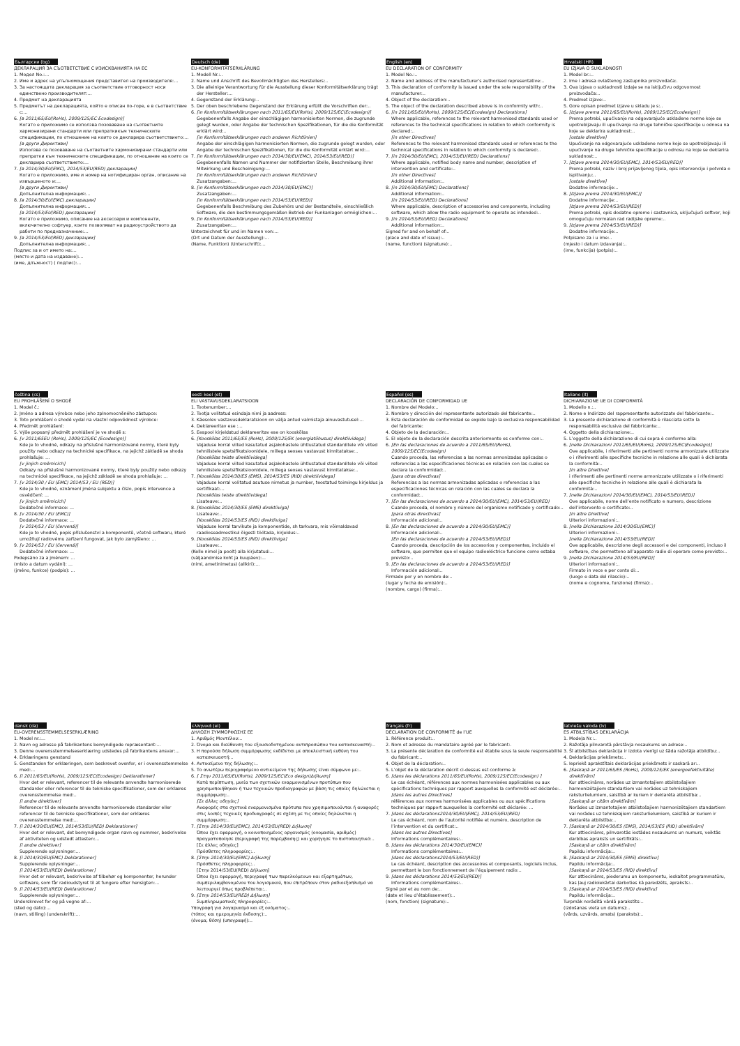Български (bg)
ДЕКЛАРАЦИЯ ЗА СЪОТВЕТСТВИЕ С ИЗИСКВАНИЯТА НА ЕС
1. Модел No.:...
2. Име и адрес на упълномощения представител на производителя:...
3. За настоящата декларация за съответствие отговорност носи единствено производителят:...
4. Предмет на декларацията
5. Предметът на декларацията, който е описан по-горе, е в съответствие с:...
6. [в 2011/65/EU(RoHs), 2009/125/EC Ecodesign)]
Когато е приложимо се използва позоваване на съответните хармонизирани стандарти или препраткикъм техническите спецификации, по отношение на които се декларира съответствието:...
[в други Директиви]
Използва се позоваване на съответните хармонизирани стандарти или препратки към техническите спецификации, по отношение на които се декларира съответствието:...
7. [в 2014/30/EU(EMC), 2014/53/EU(RED) декларации]
Когато е приложимо, име и номер на нотифициран орган, описание на извършеното и:...
[в други Директиви]
Допълнителна информация:...
8. [в 2014/30/EU(EMC) декларации]
Допълнителна информация:...
[в 2014/53/EU(RED) декларации]
Когато е приложимо, описание на аксесоари и компоненти, включително софтуер, които позволяват на радиоустройството да работи по предназначение:...
9. [в 2014/53/EU(RED) декларации]
Допълнителна информация:...
Подпис за и от името на:...
(място и дата на издаване):...
(име, длъжност) ( подпис):...
Deutsch (de)
EU-KONFORMITÄTSERKLÄRUNG
1. Modell Nr.:..
2. Name und Anschrift des Bevollmächtigten des Herstellers:..
3. Die alleinige Verantwortung für die Ausstellung dieser Konformitätserklärung trägt der Hersteller:...
4. Gegenstand der Erklärung:..
5. Der oben beschriebene Gegenstand der Erklärung erfüllt die Vorschriften der:..
6. [in Konformitätserklärungen nach 2011/65/EU(RoHs), 2009/125/EC(Ecodesign)]
Gegebenenfalls Angabe der einschlägigen harmonisierten Normen, die zugrunde gelegt wurden, oder Angabe der technischen Spezifikationen, für die die Konformität erklärt wird:..
[in Konformitätserklärungen nach anderen Richtlinien]
Angabe der einschlägigen harmonisierten Normen, die zugrunde gelegt wurden, oder Angabe der technischen Spezifikationen, für die die Konformität erklärt wird:...
7. [in Konformitätserklärungen nach 2014/30/EU(EMC), 2014/53/EU(RED)]
Gegebenenfalls Namen und Nummer der notifizierten Stelle, Beschreibung ihrer Mitwirkung und Bescheinigung:...
[in Konformitätserklärungen nach anderen Richtlinien]
Zusatzangaben:...
8. [in Konformitätserklärungen nach 2014/30/EU(EMC)]
Zusatzangaben:...
[in Konformitätserklärungen nach 2014/53/EU(RED)]
Gegebenenfalls Beschreibung des Zubehörs und der Bestandteile, einschließlich Software, die den bestimmungsgemäßen Betrieb der Funkanlagen ermöglichen:...
9. [in Konformitätserklärungen nach 2014/53/EU(RED)]
Zusatzangaben:...
Unterzeichnet für und im Namen von:...
(Ort und Datum der Ausstellung):...
(Name, Funktion) (Unterschrift):...
English (en)
EU DECLARATION OF CONFORMITY
1. Model No.:..
2. Name and address of the manufacturer's authorised representative:..
3. This declaration of conformity is issued under the sole responsibility of the manufacturer:..
4. Object of the declaration:..
5. The object of the declaration described above is in conformity with:..
6. [in 2011/65/EU(RoHs), 2009/125/EC(Ecodesign) Declarations]
Where applicable, references to the relevant harmonised standards used or references to the technical specifications in relation to which conformity is declared:..
[in other Directives]
References to the relevant harmonised standards used or references to the technical specifications in relation to which conformity is declared:..
7. [in 2014/30/EU(EMC), 2014/53/EU(RED) Declarations]
Where applicable, notified body name and number, description of intervention and certificate:..
[in other Directives]
Additional information:..
8. [in 2014/30/EU(EMC) Declarations]
Additional information:..
[in 2014/53/EU(RED) Declarations]
Where applicable, description of accessories and components, including software, which allow the radio equipment to operate as intended:..
9. [in 2014/53/EU(RED) Declarations]
Additional information:..
Signed for and on behalf of:..
(place and date of issue):..
(name, function) (signature):..
Hrvatski (HR)
EU IZJAVA O SUKLADNOSTI
1. Model br.:..
2. Ime i adresa ovlaštenog zastupnika proizvođača:.
3. Ova izjava o sukladnosti izdaje se na isključivu odgovornost proizvođača:..
4. Predmet izjave:..
5. Gore opisan predmet izjave u skladu je s:..
6. [Izjave prema 2011/65/EU(RoHs), 2009/125/EC(Ecodesign)]
Prema potrebi, upućivanje na odgovarajuće usklađene norme koje se upotrebljavaju ili upućivanje na druge tehničke specifikacije u odnosu na koje se deklarira sukladnost:..
[ostale direktive]
Upućivanje na odgovarajuće usklađene norme koje se upotrebljavaju ili upućivanje na druge tehničke specifikacije u odnosu na koje se deklarira sukladnost:..
7. [Izjave prema 2014/30/EU(EMC), 2014/53/EU(RED)]
Prema potrebi, naziv i broj prijavljenog tijela, opis intervencije i potvrda o ispitivanju:..
[ostale direktive]
Dodatne informacije:..
8. [Izjave prema 2014/30/EU(EMC)]
Dodatne informacije:..
[Izjave prema 2014/53/EU(RED)]
Prema potrebi, opis dodatne opreme i sastavnica, uključujući softver, koji omogućuju normalan rad radijske opreme:..
9. [Izjave prema 2014/53/EU(RED)]
Dodatne informacije:..
Potpisano za i u ime:..
(mjesto i datum izdavanja):..
(ime, funkcija) (potpis):..
čeština (cs)
EU PROHLÁŠENÍ O SHODĚ
1. Model č.:
2. Jméno a adresa výrobce nebo jeho zplnomocněného zástupce:
3. Toto prohlášení o shodě vydal na vlastní odpovědnost výrobce:
4. Předmět prohlášení:
5. Výše popsaný předmět prohlášení je ve shodě s:
6. [v 2011/65EU (RoHs), 2009/125/EC (Ecodesign)]
Kde je to vhodné, odkazy na příslušné harmonizované normy, které byly použity nebo odkazy na technické specifikace, na jejichž základě se shoda prohlašuje: …
[v jiných směrnicích]
Odkazy na příslušné harmonizované normy, které byly použity nebo odkazy na technické specifikace, na jejichž základě se shoda prohlašuje: ...
7. [v 2014/30 / EU (EMC) 2014/53 / EU (RED)]
Kde je to vhodné, oznámení jména subjektu a číslo, popis intervence a osvědčení: ...
[v jiných směrnicích]
Dodatečné informace: ...
8. [v 2014/30 / EU (EMC)]
Dodatečné informace: ...
[v 2014/53 / EU (červená)]
Kde je to vhodné, popis příslušenství a komponentů, včetně softwaru, které umožňují radiovému zařízení fungovat, jak bylo zamýšleno: ...
9. [v 2014/53 / EU (červená)]
Dodatečné informace: ...
Podepsáno za a jménem: ...
(místo a datum vydání): ...
(jméno, funkce) (podpis): ...
eesti keel (et)
ELi VASTAVUSDEKLARATSIOON
1. Tootenumber:...
2. Tootja volitatud esindaja nimi ja aadress:
3. Käesolev vastavusdeklaratsioon on välja antud valmistaja ainuvastutusel:...
4. Deklareeritav ese :...
5. Eespool kirjeldatud deklareeritav ese on kooskõlas
6. [Kooskõlas 2011/65/ES (RoHs), 2009/125/EK (energiatõhusus) direktiividega]
Vajaduse korral viited kasutatud asjakohastele ühtlustatud standarditele või viited tehnilistele spetsifikatsioonidele, millega seoses vastavust kinnitatakse:..
[Kooskõlas teiste direktiividega]
Vajaduse korral viited kasutatud asjakohastele ühtlustatud standarditele või viited tehnilistele spetsifikatsioonidele, millega seoses vastavust kinnitatakse:..
7. [Kooskõlas 2014/30/ES (EMS), 2014/53/ES (RID) direktiividega]
Vajaduse korral volitatud asutuse nimetus ja number, teostatud toimingu kirjeldus ja sertifikaat:...
[Kooskõlas teiste direktiividega]
Lisateave:..
8. [Kooskõlas 2014/30/ES (EMS) direktiiviga]
Lisateave:..
[Kooskõlas 2014/53/ES (RID) direktiiviga]
Vajaduse korral tarvikute ja komponentide, sh tarkvara, mis võimaldavad raadioseadmestikul õigesti töötada, kirjeldus:..
9. [Kooskõlas 2014/53/ES (RID) direktiiviga]
Lisateave:..
(Kelle nimel ja poolt) alla kirjutatud:...
(väljaandmise koht ja kuupäev):...
(nimi, ametinimetus) (allkiri):...
Español (es)
DECLARACIÓN DE CONFORMIDAD UE
1. Nombre del Modelo:..
2. Nombre y dirección del representante autorizado del fabricante:..
3. Esta declaración de conformidad se expide bajo la exclusiva responsabilidad del fabricante:
4. Objeto de la declaración:..
5. El objeto de la declaración descrita anteriormente es conforme con:..
6. [En las declaraciones de acuerdo a 2011/65/EU(RoHs), 2009/125/EC(Ecodesign)
Cuando proceda, las referencias a las normas armonizadas aplicadas o referencias a las especificaciones técnicas en relación con las cuales se declara la conformidad:..
[para otras directivas]
Referencias a las normas armonizadas aplicadas o referencias a las especificaciones técnicas en relación con las cuales se declara la conformidad:..
7. [En las declaraciones de acuerdo a 2014/30/EU(EMC), 2014/53/EU(RED)
Cuando proceda, el nombre y número del organismo notificado y certificado:..
[para otras directivas]
Información adicional:..
8. [En las declaraciones de acuerdo a 2014/30/EU(EMC)]
Información adicional:..
[En las declaraciones de acuerdo a 2014/53/EU(RED)]
Cuando proceda, descripción de los accesorios y componentes, incluido el software, que permiten que el equipo radioeléctrico funcione como estaba previsto:..
9. [En las declaraciones de acuerdo a 2014/53/EU(RED)]
Información adicional:..
Firmado por y en nombre de:..
(lugar y fecha de emisión):..
(nombre, cargo) (firma):..
Italiano (it)
DICHIARAZIONE UE DI CONFORMITÀ
1. Modello n.:..
2. Nome e Indirizzo del rappresentante autorizzato del fabbricante:..
3. La presente dichiarazione di conformità è rilasciata sotto la responsabilità esclusiva del fabbricante:..
4. Oggetto della dichiarazione:..
5. L’oggetto della dichiarazione di cui sopra è conforme alla:
6. [nelle Dichiarazioni 2011/65/EU(RoHs), 2009/125/EC(Ecodesign)]
Ove applicabile, i riferimenti alle pertinenti norme armonizzate utilizzate o i riferimenti alle specifiche tecniche in relazione alle quali è dichiarata la conformità:..
[in altre Direttive]
i riferimenti alle pertinenti norme armonizzate utilizzate o i riferimenti alle specifiche tecniche in relazione alle quali è dichiarata la conformità:..
7. [nelle Dichiarazioni 2014/30/EU(EMC), 2014/53/EU(RED)]
Ove applicabile, nome dell’ente notificato e numero, descrizione dell’intervento e certificato:..
[in altre Direttive]
Ulteriori informazioni:..
8. [nella Dichiarazione 2014/30/EU(EMC)]
Ulteriori informazioni:..
[nella Dichiarazione 2014/53/EU(RED)]
Ove applicabile, descrizione degli accessori e dei componenti, incluso il software, che permettono all’apparato radio di operare come previsto:..
9. [nella Dichiarazione 2014/53/EU(RED)]
Ulteriori informazioni:..
Firmato in vece e per conto di:..
(luogo e data del rilascio):..
(nome e cognome, funzione) (firma):..
dansk (da)
EU-OVERENSSTEMMELSESERKLÆRING
1. Model nr.:...
2. Navn og adresse på fabrikantens bemyndigede repræsentant:...
3. Denne overensstemmelseserklæring udstedes på fabrikantens ansvar:...
4. Erklæringens genstand
5. Genstanden for erklæringen, som beskrevet ovenfor, er i overensstemmelse med:...
6. [i 2011/65/EU(RoHs), 2009/125/EC(Ecodesign) Deklarationer]
Hvor det er relevant, referencer til de relevante anvendte harmoniserede standarder eller referencer til de tekniske specifikationer, som der erklæres overensstemmelse med:..
[i andre direktiver]
Referencer til de relevante anvendte harmoniserede standarder eller referencer til de tekniske specifikationer, som der erklæres overensstemmelse med:...
7. [i 2014/30/EU(EMC), 2014/53/EU(RED) Deklarationer]
Hvor det er relevant, det bemyndigede organ navn og nummer, beskrivelse af aktiviteten og udstedt attesten:...
[i andre direktiver]
Supplerende oplysninger:...
8. [i 2014/30/EU(EMC) Deklarationer]
Supplerende oplysninger:...
[i 2014/53/EU(RED) Deklarationer]
Hvor det er relevant, beskrivelse af tilbehør og komponenter, herunder software, som får radioudstyret til at fungere efter hensigten:...
9. [i 2014/53/EU(RED) Deklarationer]
Supplerende oplysninger:...
Underskrevet for og på vegne af:...
(sted og dato):...
(navn, stilling) (underskrift):...
ελληνικά (el)
ΔΗΛΩΣΗ ΣΥΜΜΟΡΦΩΣΗΣ ΕΕ
1. Αριθμός Μοντέλου:..
2. Όνομα και διεύθυνση του εξουσιοδοτημένου αντιπροσώπου του κατασκευαστή:..
3. Η παρούσα δήλωση συμμόρφωσης εκδίδεται με αποκλειστική ευθύνη του κατασκευαστή:..
4. Αντικείμενο της δήλωσης:..
5. Το ανωτέρω περιγραφόμενο αντικείμενο της δήλωσης είναι σύμφωνο με:..
6. [ Στην 2011/65/EU(RoHs), 2009/125/EC(Eco design)Δήλωση]
Κατά περίπτωση, μνεία των σχετικών εναρμονισμένων προτύπων που χρησιμοποιήθηκαν ή των τεχνικών προδιαγραφών με βάση τις οποίες δηλώνεται η συμμόρφωση:..
[Σε άλλες οδηγίες]
Αναφορές στα σχετικά εναρμονισμένα πρότυπα που χρησιμοποιούνται ή αναφορές στις λοιπές τεχνικές προδιαγραφές σε σχέση με τις οποίες δηλώνεται η συμμόρφωση:..
7. [Στην 2014/30/EU(EMC), 2014/53/EU(RED) Δήλωση]
Όπου έχει εφαρμογή, ο κοινοποιημένος οργανισμός (ονομασία, αριθμός) πραγματοποίησε (περιγραφή της παρέμβασης) και χορήγησε το πιστοποιητικό:..
[Σε άλλες οδηγίες]
Πρόσθετες πληροφορίες:..
8. [Στην 2014/30/EU(EMC) Δήλωση]
Πρόσθετες πληροφορίες:..
[Στην 2014/53/EU(RED) Δήλωση]
Όπου έχει εφαρμογή, περιγραφή των παρελκόμενων και εξαρτημάτων, συμπεριλαμβανομένου του λογισμικού, που επιτρέπουν στον ραδιοεξοπλισμό να λειτουργεί όπως προβλέπεται:..
9. [Στην 2014/53/EU(RED) Δήλωση]
Συμπληρωματικές πληροφορίες:..
Υπογραφή για λογαριασμό και εξ ονόματος:..
(τόπος και ημερομηνία έκδοσης):..
(όνομα, θέση) (υπογραφή):..
français (fr)
DÉCLARATION DE CONFORMITÉ de l’UE
1. Référence produit:..
2. Nom et adresse du mandataire agréé par le fabricant:.
3. La présente déclaration de conformité est établie sous la seule responsabilité du fabricant:..
4. Objet de la déclaration:..
5. L’objet de la déclaration décrit ci-dessus est conforme à:
6. [dans les déclarations 2011/65/EU(RoHs), 2009/125/EC(Ecodesign) ]
Le cas échéant, références aux normes harmonisées applicables ou aux spécifications techniques par rapport auxquelles la conformité est déclarée:..
[dans les autres Directives]
références aux normes harmonisées applicables ou aux spécifications techniques par rapport auxquelles la conformité est déclarée: …
7. [dans les déclarations2014/30/EU(EMC), 2014/53/EU(RED)
Le cas échéant, nom de l’autorité notifiée et numéro, description de l’intervention et du certificat:..
[dans les autres Directives]
Informations complémentaires:..
8. [dans les déclarations 2014/30/EU(EMC)]
Informations complémentaires:..
[dans les déclarations2014/53/EU(RED)]
Le cas échéant, description des accessoires et composants, logiciels inclus, permettant le bon fonctionnement de l’équipement radio:..
9. [dans les déclarations 2014/53/EU(RED)]
Informations complémentaires:..
Signé par et au nom de:..
(date et lieu d’établissement):..
(nom, fonction) (signature):..
latviešu valoda (lv)
ES ATBILSTĪBAS DEKLARĀCIJA
1. Modeļa Nr.:..
2. Ražotāja pilnvarotā pārstāvja nosaukums un adrese:..
3. Šī atbilstības deklarācija ir izdota vienīgi uz šāda ražotāja atbildību:..
4. Deklarācijas priekšmets:..
5. Iepriekš aprakstītais deklarācijas priekšmets ir saskarā ar:..
6. [Saskaņā ar 2011/65/ES (RoHs), 2009/125/EK (energoefektivitāte) direktīvām]
Kur attiecināms, norādes uz izmantotajiem atbilstošajiem harmonizētajiem standartiem vai norādes uz tehniskajiem raksturlielumiem, saistībā ar kuriem ir deklarēta atbilstība:..
[Saskaņā ar citām direktīvām]
Norādes uz izmantotajiem atbilstošajiem harmonizētajiem standartiem vai norādes uz tehniskajiem raksturlielumiem, saistībā ar kuriem ir deklarēta atbilstība:..
7. [Saskaņā ar 2014/30/ES (EMS), 2014/53/ES (RID) direktīvām]
Kur attiecināms, pilnvarotās iestādes nosaukums un numurs, veiktās darbības apraksts un sertifikāts:..
[Saskaņā ar citām direktīvām]
Papildu informācija:..
8. [Saskaņā ar 2014/30/ES (EMS) direktīvu]
Papildu informācija:..
[Saskaņā ar 2014/53/ES (RID) direktīvu]
Kur attiecināms, piederumu un komponentu, ieskaitot programmatūru, kas ļauj radioiekārtai darboties kā paredzēts, apraksts:..
9. [Saskaņā ar 2014/53/ES (RID) direktīvu]
Papildu informācija:..
Turpmāk norādītā vārdā parakstīts:..
(izdošanas vieta un datums):..
(vārds, uzvārds, amats) (paraksts):..